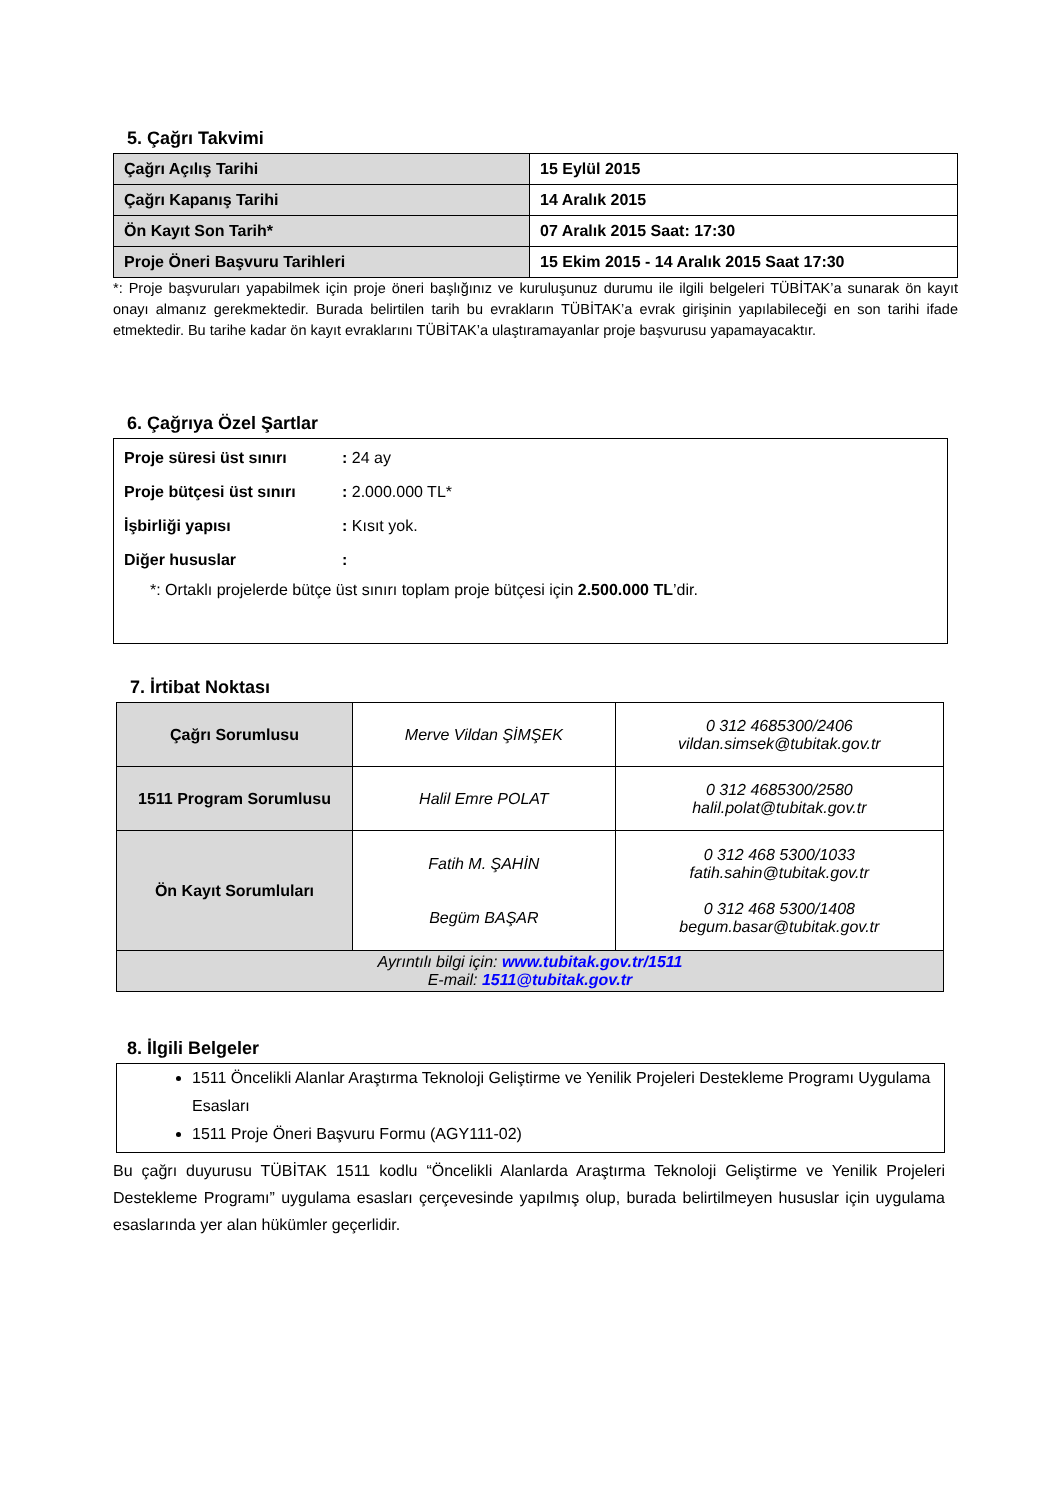5. Çağrı Takvimi
| Çağrı Açılış Tarihi | 15 Eylül 2015 |
| Çağrı Kapanış Tarihi | 14 Aralık 2015 |
| Ön Kayıt Son Tarih* | 07 Aralık 2015 Saat: 17:30 |
| Proje Öneri Başvuru Tarihleri | 15 Ekim 2015 - 14 Aralık 2015 Saat 17:30 |
*: Proje başvuruları yapabilmek için proje öneri başlığınız ve kuruluşunuz durumu ile ilgili belgeleri TÜBİTAK’a sunarak ön kayıt onayı almanız gerekmektedir. Burada belirtilen tarih bu evrakların TÜBİTAK’a evrak girişinin yapılabileceği en son tarihi ifade etmektedir. Bu tarihe kadar ön kayıt evraklarını TÜBİTAK’a ulaştıramayanlar proje başvurusu yapamayacaktır.
6. Çağrıya Özel Şartlar
Proje süresi üst sınırı: 24 ay
Proje bütçesi üst sınırı: 2.000.000 TL*
İşbirliği yapısı: Kısıt yok.
Diğer hususlar:
*: Ortaklı projelerde bütçe üst sınırı toplam proje bütçesi için 2.500.000 TL’dir.
7. İrtibat Noktası
| Çağrı Sorumlusu | Merve Vildan ŞİMŞEK | 0 312 4685300/2406 vildan.simsek@tubitak.gov.tr |
| 1511 Program Sorumlusu | Halil Emre POLAT | 0 312 4685300/2580 halil.polat@tubitak.gov.tr |
| Ön Kayıt Sorumluları | Fatih M. ŞAHİN Begüm BAŞAR | 0 312 468 5300/1033 fatih.sahin@tubitak.gov.tr 0 312 468 5300/1408 begum.basar@tubitak.gov.tr |
| Ayrıntılı bilgi için: www.tubitak.gov.tr/1511 E-mail: 1511@tubitak.gov.tr | | |
8. İlgili Belgeler
1511 Öncelikli Alanlar Araştırma Teknoloji Geliştirme ve Yenilik Projeleri Destekleme Programı Uygulama Esasları
1511 Proje Öneri Başvuru Formu (AGY111-02)
Bu çağrı duyurusu TÜBİTAK 1511 kodlu “Öncelikli Alanlarda Araştırma Teknoloji Geliştirme ve Yenilik Projeleri Destekleme Programı” uygulama esasları çerçevesinde yapılmış olup, burada belirtilmeyen hususlar için uygulama esaslarında yer alan hükümler geçerlidir.